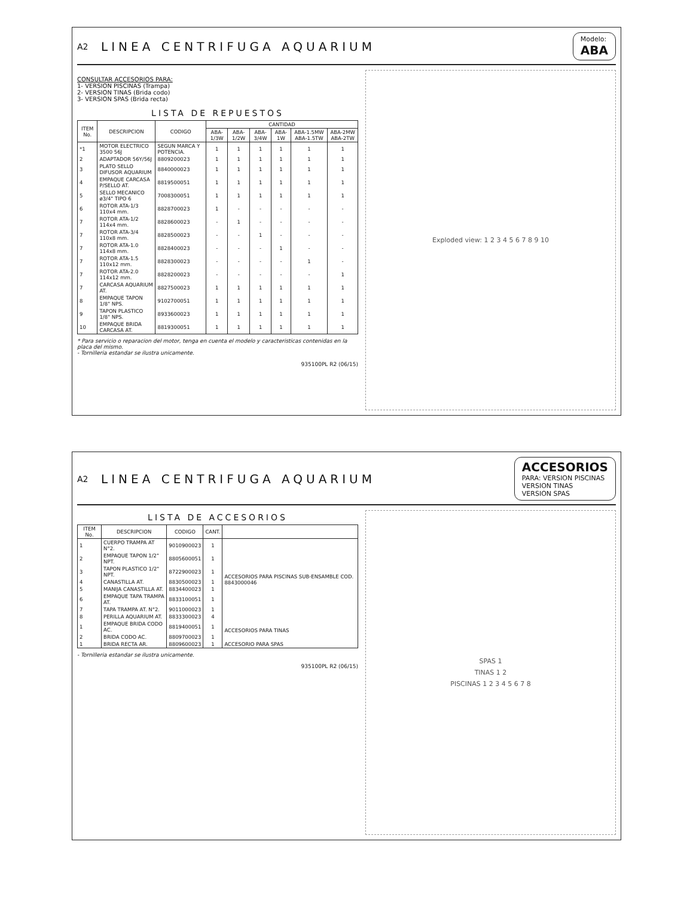A2 LINEA CENTRIFUGA AQUARIUM Modelo:
ABA
CONSULTAR ACCESORIOS PARA:
1- VERSION PISCINAS (Trampa)
2- VERSION TINAS (Brida codo)
3- VERSION SPAS (Brida recta)
LISTA DE REPUESTOS
| ITEM No. | DESCRIPCION | CODIGO | CANTIDAD | | | | | |
| --- | --- | --- | --- | --- | --- | --- | --- | --- |
| | | | ABA-1/3W | ABA-1/2W | ABA-3/4W | ABA-1W | ABA-1.5MW ABA-1.5TW | ABA-2MW ABA-2TW |
| *1 | MOTOR ELECTRICO 3500 56J | SEGUN MARCA Y POTENCIA. | 1 | 1 | 1 | 1 | 1 | 1 |
| 2 | ADAPTADOR 56Y/56J | 8809200023 | 1 | 1 | 1 | 1 | 1 | 1 |
| 3 | PLATO SELLO DIFUSOR AQUARIUM | 8840000023 | 1 | 1 | 1 | 1 | 1 | 1 |
| 4 | EMPAQUE CARCASA P/SELLO AT. | 8819500051 | 1 | 1 | 1 | 1 | 1 | 1 |
| 5 | SELLO MECANICO ø3/4" TIPO 6 | 7008300051 | 1 | 1 | 1 | 1 | 1 | 1 |
| 6 | ROTOR ATA-1/3 110x4 mm. | 8828700023 | 1 | - | - | - | - | - |
| 7 | ROTOR ATA-1/2 114x4 mm. | 8828600023 | - | 1 | - | - | - | - |
| 7 | ROTOR ATA-3/4 110x8 mm. | 8828500023 | - | - | 1 | - | - | - |
| 7 | ROTOR ATA-1.0 114x8 mm. | 8828400023 | - | - | - | 1 | - | - |
| 7 | ROTOR ATA-1.5 110x12 mm. | 8828300023 | - | - | - | - | 1 | - |
| 7 | ROTOR ATA-2.0 114x12 mm. | 8828200023 | - | - | - | - | - | 1 |
| 7 | CARCASA AQUARIUM AT. | 8827500023 | 1 | 1 | 1 | 1 | 1 | 1 |
| 8 | EMPAQUE TAPON 1/8" NPS. | 9102700051 | 1 | 1 | 1 | 1 | 1 | 1 |
| 9 | TAPON PLASTICO 1/8" NPS. | 8933600023 | 1 | 1 | 1 | 1 | 1 | 1 |
| 10 | EMPAQUE BRIDA CARCASA AT. | 8819300051 | 1 | 1 | 1 | 1 | 1 | 1 |
* Para servicio o reparacion del motor, tenga en cuenta el modelo y caracteristicas contenidas en la placa del mismo.
- Tornilleria estandar se ilustra unicamente.
935100PL R2 (06/15)
Exploded view: 1 2 3 4 5 6 7 8 9 10
A2 LINEA CENTRIFUGA AQUARIUM ACCESORIOS
PARA: VERSION PISCINAS
VERSION TINAS
VERSION SPAS
LISTA DE ACCESORIOS
| ITEM No. | DESCRIPCION | CODIGO | CANT. | |
| --- | --- | --- | --- | --- |
| 1 | CUERPO TRAMPA AT N°2. | 9010900023 | 1 | ACCESORIOS PARA PISCINAS SUB-ENSAMBLE COD. 8843000046 |
| 2 | EMPAQUE TAPON 1/2" NPT. | 8805600051 | 1 | |
| 3 | TAPON PLASTICO 1/2" NPT. | 8722900023 | 1 | |
| 4 | CANASTILLA AT. | 8830500023 | 1 | |
| 5 | MANIJA CANASTILLA AT. | 8834400023 | 1 | |
| 6 | EMPAQUE TAPA TRAMPA AT. | 8833100051 | 1 | |
| 7 | TAPA TRAMPA AT. N°2. | 9011000023 | 1 | |
| 8 | PERILLA AQUARIUM AT. | 8833300023 | 4 | |
| 1 | EMPAQUE BRIDA CODO AC. | 8819400051 | 1 | ACCESORIOS PARA TINAS |
| 2 | BRIDA CODO AC. | 8809700023 | 1 | |
| 1 | BRIDA RECTA AR. | 8809600023 | 1 | ACCESORIO PARA SPAS |
- Tornilleria estandar se ilustra unicamente.
935100PL R2 (06/15)
SPAS 1
TINAS 1 2
PISCINAS 1 2 3 4 5 6 7 8